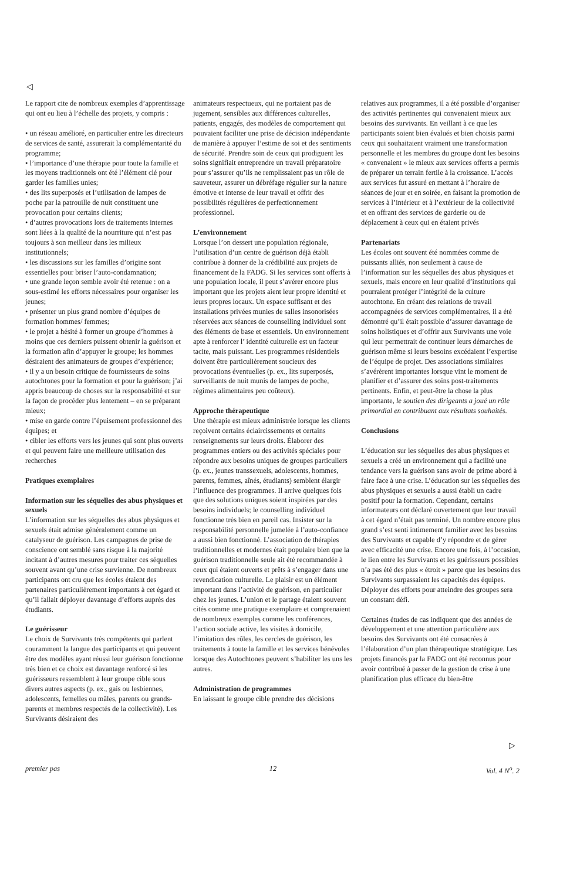◁
Le rapport cite de nombreux exemples d’apprentissage qui ont eu lieu à l’échelle des projets, y compris :
• un réseau amélioré, en particulier entre les directeurs de services de santé, assurerait la complémentarité du programme;
• l’importance d’une thérapie pour toute la famille et les moyens traditionnels ont été l’élément clé pour garder les familles unies;
• des lits superposés et l’utilisation de lampes de poche par la patrouille de nuit constituent une provocation pour certains clients;
• d’autres provocations lors de traitements internes sont liées à la qualité de la nourriture qui n’est pas toujours à son meilleur dans les milieux institutionnels;
• les discussions sur les familles d’origine sont essentielles pour briser l’auto-condamnation;
• une grande leçon semble avoir été retenue : on a sous-estimé les efforts nécessaires pour organiser les jeunes;
• présenter un plus grand nombre d’équipes de formation hommes/ femmes;
• le projet a hésité à former un groupe d’hommes à moins que ces derniers puissent obtenir la guérison et la formation afin d’appuyer le groupe; les hommes désiraient des animateurs de groupes d’expérience;
• il y a un besoin critique de fournisseurs de soins autochtones pour la formation et pour la guérison; j’ai appris beaucoup de choses sur la responsabilité et sur la façon de procéder plus lentement – en se préparant mieux;
• mise en garde contre l’épuisement professionnel des équipes; et
• cibler les efforts vers les jeunes qui sont plus ouverts et qui peuvent faire une meilleure utilisation des recherches
Pratiques exemplaires
Information sur les séquelles des abus physiques et sexuels
L’information sur les séquelles des abus physiques et sexuels était admise généralement comme un catalyseur de guérison. Les campagnes de prise de conscience ont semblé sans risque à la majorité incitant à d’autres mesures pour traiter ces séquelles souvent avant qu’une crise survienne. De nombreux participants ont cru que les écoles étaient des partenaires particulièrement importants à cet égard et qu’il fallait déployer davantage d’efforts auprès des étudiants.
Le guérisseur
Le choix de Survivants très compétents qui parlent couramment la langue des participants et qui peuvent être des modèles ayant réussi leur guérison fonctionne très bien et ce choix est davantage renforcé si les guérisseurs ressemblent à leur groupe cible sous divers autres aspects (p. ex., gais ou lesbiennes, adolescents, femelles ou mâles, parents ou grands-parents et membres respectés de la collectivité). Les Survivants désiraient des
animateurs respectueux, qui ne portaient pas de jugement, sensibles aux différences culturelles, patients, engagés, des modèles de comportement qui pouvaient faciliter une prise de décision indépendante de manière à appuyer l’estime de soi et des sentiments de sécurité. Prendre soin de ceux qui prodiguent les soins signifiait entreprendre un travail préparatoire pour s’assurer qu’ils ne remplissaient pas un rôle de sauveteur, assurer un débréfage régulier sur la nature émotive et intense de leur travail et offrir des possibilités régulières de perfectionnement professionnel.
L’environnement
Lorsque l’on dessert une population régionale, l’utilisation d’un centre de guérison déjà établi contribue à donner de la crédibilité aux projets de financement de la FADG. Si les services sont offerts à une population locale, il peut s’avérer encore plus important que les projets aient leur propre identité et leurs propres locaux. Un espace suffisant et des installations privées munies de salles insonorisées réservées aux séances de counselling individuel sont des éléments de base et essentiels. Un environnement apte à renforcer l’ identité culturelle est un facteur tacite, mais puissant. Les programmes résidentiels doivent être particulièrement soucieux des provocations éventuelles (p. ex., lits superposés, surveillants de nuit munis de lampes de poche, régimes alimentaires peu coûteux).
Approche thérapeutique
Une thérapie est mieux administrée lorsque les clients reçoivent certains éclaircissements et certains renseignements sur leurs droits. Élaborer des programmes entiers ou des activités spéciales pour répondre aux besoins uniques de groupes particuliers (p. ex., jeunes transsexuels, adolescents, hommes, parents, femmes, aînés, étudiants) semblent élargir l’influence des programmes. Il arrive quelques fois que des solutions uniques soient inspirées par des besoins individuels; le counselling individuel fonctionne très bien en pareil cas. Insister sur la responsabilité personnelle jumelée à l’auto-confiance a aussi bien fonctionné. L’association de thérapies traditionnelles et modernes était populaire bien que la guérison traditionnelle seule ait été recommandée à ceux qui étaient ouverts et prêts à s’engager dans une revendication culturelle. Le plaisir est un élément important dans l’activité de guérison, en particulier chez les jeunes. L’union et le partage étaient souvent cités comme une pratique exemplaire et comprenaient de nombreux exemples comme les conférences, l’action sociale active, les visites à domicile, l’imitation des rôles, les cercles de guérison, les traitements à toute la famille et les services bénévoles lorsque des Autochtones peuvent s’habiliter les uns les autres.
Administration de programmes
En laissant le groupe cible prendre des décisions
relatives aux programmes, il a été possible d’organiser des activités pertinentes qui convenaient mieux aux besoins des survivants. En veillant à ce que les participants soient bien évalués et bien choisis parmi ceux qui souhaitaient vraiment une transformation personnelle et les membres du groupe dont les besoins « convenaient » le mieux aux services offerts a permis de préparer un terrain fertile à la croissance. L’accès aux services fut assuré en mettant à l’horaire de séances de jour et en soirée, en faisant la promotion de services à l’intérieur et à l’extérieur de la collectivité et en offrant des services de garderie ou de déplacement à ceux qui en étaient privés
Partenariats
Les écoles ont souvent été nommées comme de puissants alliés, non seulement à cause de l’information sur les séquelles des abus physiques et sexuels, mais encore en leur qualité d’institutions qui pourraient protéger l’intégrité de la culture autochtone. En créant des relations de travail accompagnées de services complémentaires, il a été démontré qu’il était possible d’assurer davantage de soins holistiques et d’offrir aux Survivants une voie qui leur permettrait de continuer leurs démarches de guérison même si leurs besoins excédaient l’expertise de l’équipe de projet. Des associations similaires s’avérèrent importantes lorsque vint le moment de planifier et d’assurer des soins post-traitements pertinents. Enfin, et peut-être la chose la plus importante, le soutien des dirigeants a joué un rôle primordial en contribuant aux résultats souhaités.
Conclusions
L’éducation sur les séquelles des abus physiques et sexuels a créé un environnement qui a facilité une tendance vers la guérison sans avoir de prime abord à faire face à une crise. L’éducation sur les séquelles des abus physiques et sexuels a aussi établi un cadre positif pour la formation. Cependant, certains informateurs ont déclaré ouvertement que leur travail à cet égard n’était pas terminé. Un nombre encore plus grand s’est senti intimement familier avec les besoins des Survivants et capable d’y répondre et de gérer avec efficacité une crise. Encore une fois, à l’occasion, le lien entre les Survivants et les guérisseurs possibles n’a pas été des plus « étroit » parce que les besoins des Survivants surpassaient les capacités des équipes. Déployer des efforts pour atteindre des groupes sera un constant défi.
Certaines études de cas indiquent que des années de développement et une attention particulière aux besoins des Survivants ont été consacrées à l’élaboration d’un plan thérapeutique stratégique. Les projets financés par la FADG ont été reconnus pour avoir contribué à passer de la gestion de crise à une planification plus efficace du bien-être
▷
premier pas 12 Vol. 4 N<sup>o</sup>. 2